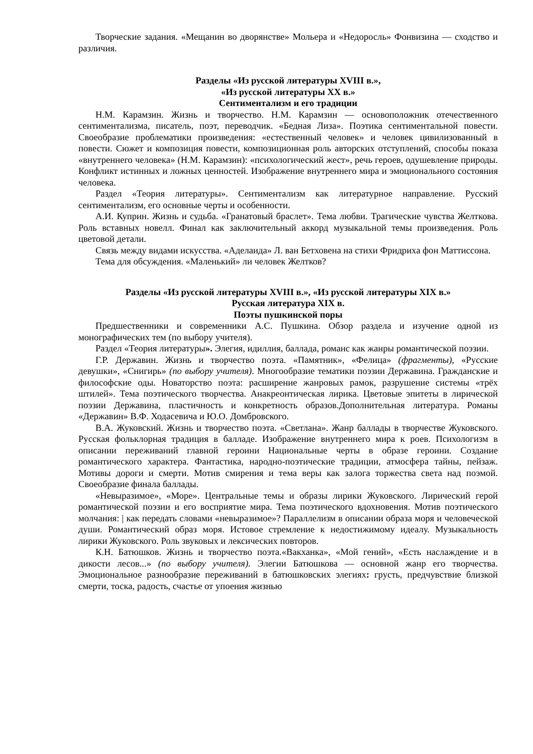Творческие задания. «Мещанин во дворянстве» Мольера и «Недоросль» Фонвизина — сходство и различия.
Разделы «Из русской литературы XVIII в.»,
«Из русской литературы XX в.»
Сентиментализм и его традиции
Н.М. Карамзин. Жизнь и творчество. Н.М. Карамзин — основоположник отечественного сентиментализма, писатель, поэт, переводчик. «Бедная Лиза». Поэтика сентиментальной повести. Своеобразие проблематики произведения: «естественный человек» и человек цивилизованный в повести. Сюжет и композиция повести, композиционная роль авторских отступлений, способы показа «внутреннего человека» (Н.М. Карамзин): «психологический жест», речь героев, одушевление природы. Конфликт истинных и ложных ценностей. Изображение внутреннего мира и эмоционального состояния человека.
Раздел «Теория литературы». Сентиментализм как литературное направление. Русский сентиментализм, его основные черты и особенности.
А.И. Куприн. Жизнь и судьба. «Гранатовый браслет». Тема любви. Трагические чувства Желткова. Роль вставных новелл. Финал как заключительный аккорд музыкальной темы произведения. Роль цветовой детали.
Связь между видами искусства. «Аделаида» Л. ван Бетховена на стихи Фридриха фон Маттиссона.
Тема для обсуждения. «Маленький» ли человек Желтков?
Разделы «Из русской литературы XVIII в.», «Из русской литературы XIX в.»
Русская литература XIX в.
Поэты пушкинской поры
Предшественники и современники А.С. Пушкина. Обзор раздела и изучение одной из монографических тем (по выбору учителя).
Раздел «Теория литературы». Элегия, идиллия, баллада, романс как жанры романтической поэзии.
Г.Р. Державин. Жизнь и творчество поэта. «Памятник», «Фелица» (фрагменты), «Русские девушки», «Снигирь» (по выбору учителя). Многообразие тематики поэзии Державина. Гражданские и философские оды. Новаторство поэта: расширение жанровых рамок, разрушение системы «трёх штилей». Тема поэтического творчества. Анакреонтическая лирика. Цветовые эпитеты в лирической поэзии Державина, пластичность и конкретность образов.Дополнительная литература. Романы «Державин» В.Ф. Ходасевича и Ю.О. Домбровского.
В.А. Жуковский. Жизнь и творчество поэта. «Светлана». Жанр баллады в творчестве Жуковского. Русская фольклорная традиция в балладе. Изображение внутреннего мира к роев. Психологизм в описании переживаний главной героини Национальные черты в образе героини. Создание романтического характера. Фантастика, народно-поэтические традиции, атмосфера тайны, пейзаж. Мотивы дороги и смерти. Мотив смирения и тема веры как залога торжества света над поэмой. Своеобразие финала баллады.
«Невыразимое», «Море». Центральные темы и образы лирики Жуковского. Лирический герой романтической поэзии и его восприятие мира. Тема поэтического вдохновения. Мотив поэтического молчания: | как передать словами «невыразимое»? Параллелизм в описании образа моря и человеческой души. Романтический образ моря. Истовое стремление к недостижимому идеалу. Музыкальность лирики Жуковского. Роль звуковых и лексических повторов.
К.Н. Батюшков. Жизнь и творчество поэта.«Вакханка», «Мой гений», «Есть наслаждение и в дикости лесов...» (по выбору учителя). Элегии Батюшкова — основной жанр его творчества. Эмоциональное разнообразие переживаний в батюшковских элегиях: грусть, предчувствие близкой смерти, тоска, радость, счастье от упоения жизнью